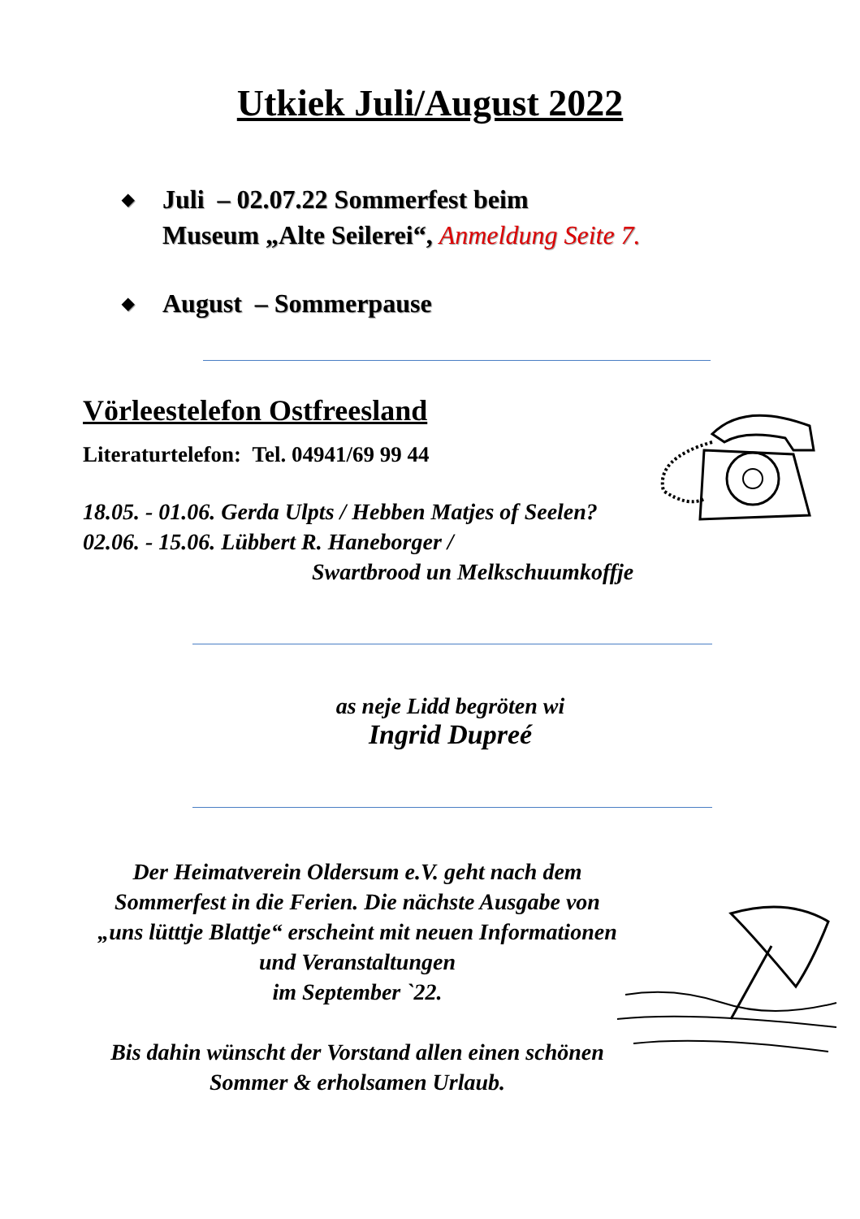Utkiek Juli/August 2022
◆ Juli – 02.07.22 Sommerfest beim
Museum „Alte Seilerei“, Anmeldung Seite 7.
◆ August – Sommerpause
Vörleestelefon Ostfreesland
Literaturtelefon: Tel. 04941/69 99 44
18.05. - 01.06. Gerda Ulpts / Hebben Matjes of Seelen?
02.06. - 15.06. Lübbert R. Haneborger /
Swartbrood un Melkschuumkoffje
as neje Lidd begröten wi
Ingrid Dupreé
Der Heimatverein Oldersum e.V. geht nach dem Sommerfest in die Ferien. Die nächste Ausgabe von „uns lütttje Blattje“ erscheint mit neuen Informationen und Veranstaltungen
im September `22.
Bis dahin wünscht der Vorstand allen einen schönen Sommer & erholsamen Urlaub.